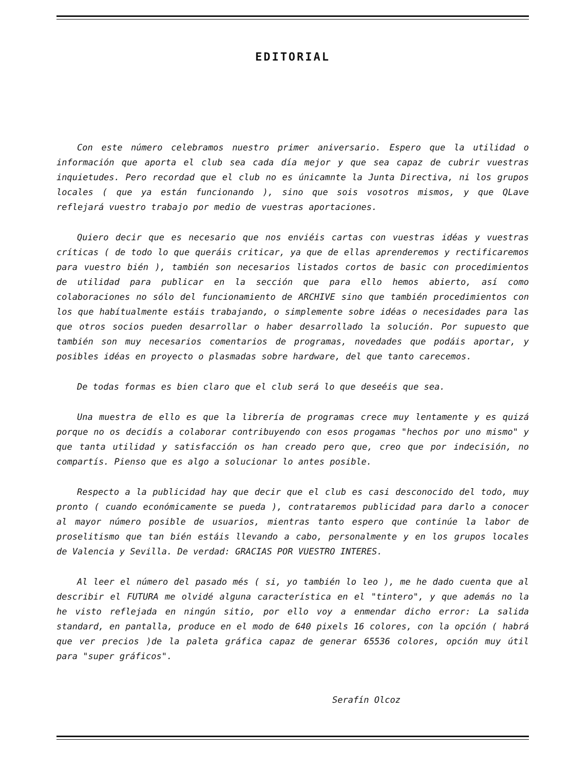EDITORIAL
Con este número celebramos nuestro primer aniversario. Espero que la utilidad o información que aporta el club sea cada día mejor y que sea capaz de cubrir vuestras inquietudes. Pero recordad que el club no es únicamnte la Junta Directiva, ni los grupos locales ( que ya están funcionando ), sino que sois vosotros mismos, y que QLave reflejará vuestro trabajo por medio de vuestras aportaciones.
Quiero decir que es necesario que nos enviéis cartas con vuestras idéas y vuestras críticas ( de todo lo que queráis criticar, ya que de ellas aprenderemos y rectificaremos para vuestro bién ), también son necesarios listados cortos de basic con procedimientos de utilidad para publicar en la sección que para ello hemos abierto, así como colaboraciones no sólo del funcionamiento de ARCHIVE sino que también procedimientos con los que habítualmente estáis trabajando, o simplemente sobre idéas o necesidades para las que otros socios pueden desarrollar o haber desarrollado la solución. Por supuesto que también son muy necesarios comentarios de programas, novedades que podáis aportar, y posibles idéas en proyecto o plasmadas sobre hardware, del que tanto carecemos.
De todas formas es bien claro que el club será lo que deseéis que sea.
Una muestra de ello es que la librería de programas crece muy lentamente y es quizá porque no os decidís a colaborar contribuyendo con esos progamas "hechos por uno mismo" y que tanta utilidad y satisfacción os han creado pero que, creo que por indecisión, no compartís. Pienso que es algo a solucionar lo antes posible.
Respecto a la publicidad hay que decir que el club es casi desconocido del todo, muy pronto ( cuando económicamente se pueda ), contrataremos publicidad para darlo a conocer al mayor número posible de usuarios, mientras tanto espero que continúe la labor de proselitismo que tan bién estáis llevando a cabo, personalmente y en los grupos locales de Valencia y Sevilla. De verdad: GRACIAS POR VUESTRO INTERES.
Al leer el número del pasado més ( si, yo también lo leo ), me he dado cuenta que al describir el FUTURA me olvidé alguna característica en el "tintero", y que además no la he visto reflejada en ningún sitio, por ello voy a enmendar dicho error: La salida standard, en pantalla, produce en el modo de 640 pixels 16 colores, con la opción ( habrá que ver precios )de la paleta gráfica capaz de generar 65536 colores, opción muy útil para "super gráficos".
Serafín Olcoz